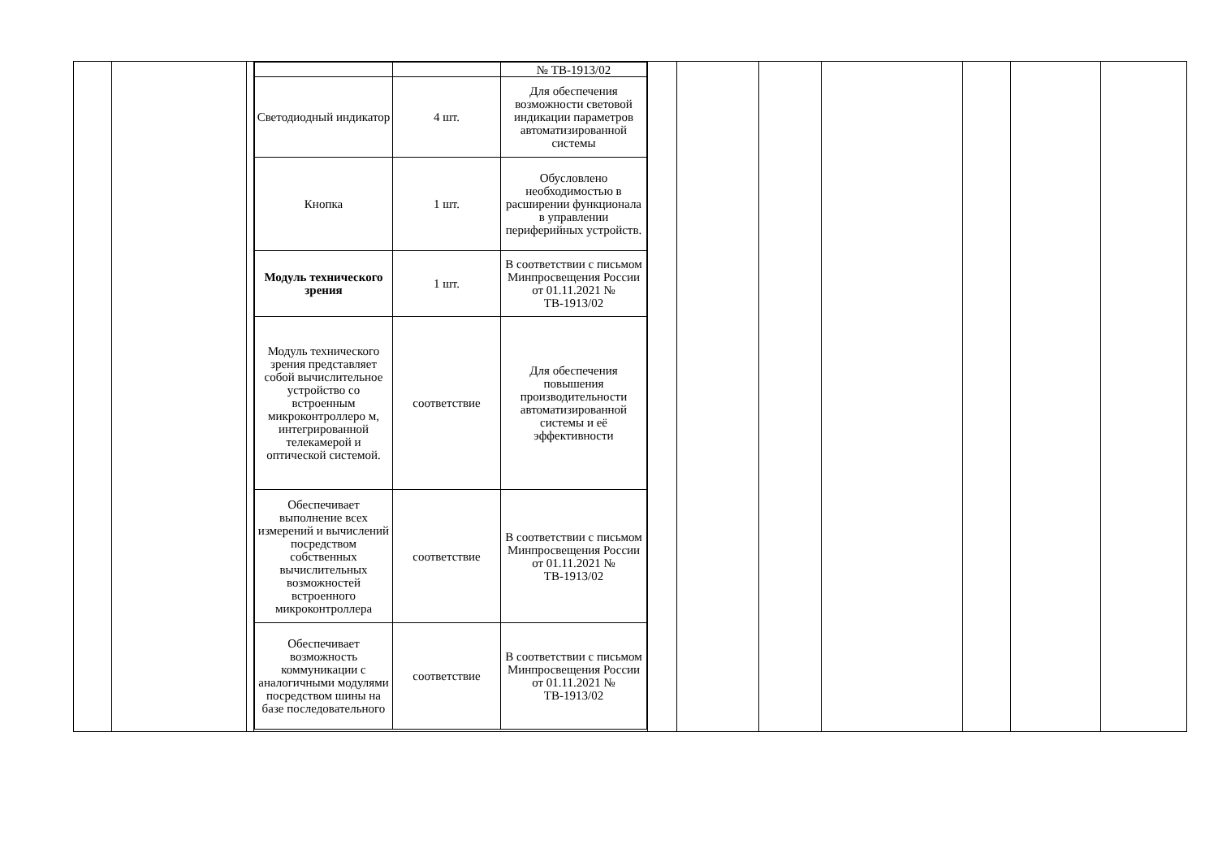| | | | / / / № ТВ-1913/02 / / Светодиодный индикатор / 4 шт. / Для обеспечения возможности световой индикации параметров автоматизированной системы / / Кнопка / 1 шт. / Обусловлено необходимостью в расширении функционала в управлении периферийных устройств. / / Модуль технического зрения / 1 шт. / В соответствии с письмом Минпросвещения России от 01.11.2021 № ТВ-1913/02 / / Модуль технического зрения представляет собой вычислительное устройство со встроенным микроконтроллеро м, интегрированной телекамерой и оптической системой. / соответствие / Для обеспечения повышения производительности автоматизированной системы и её эффективности / / Обеспечивает выполнение всех измерений и вычислений посредством собственных вычислительных возможностей встроенного микроконтроллера / соответствие / В соответствии с письмом Минпросвещения России от 01.11.2021 № ТВ-1913/02 / / Обеспечивает возможность коммуникации с аналогичными модулями посредством шины на базе последовательного / соответствие / В соответствии с письмом Минпросвещения России от 01.11.2021 № ТВ-1913/02 / | | | | | | | |